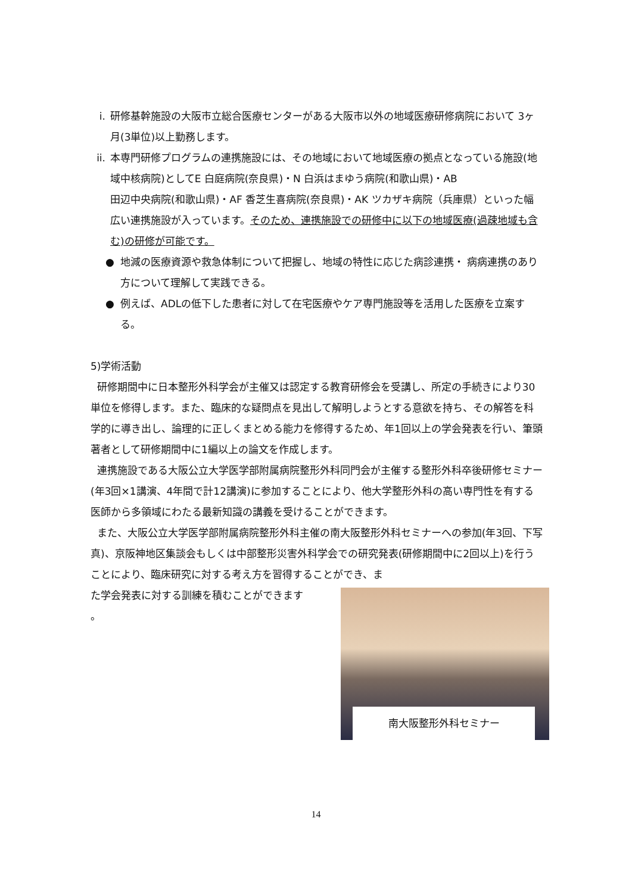i. 研修基幹施設の大阪市立総合医療センターがある大阪市以外の地域医療研修病院において 3ヶ月(3単位)以上勤務します。
ii. 本専門研修プログラムの連携施設には、その地域において地域医療の拠点となっている施設(地域中核病院)としてE 白庭病院(奈良県)・N 白浜はまゆう病院(和歌山県)・AB
田辺中央病院(和歌山県)・AF 香芝生喜病院(奈良県)・AK ツカザキ病院（兵庫県）といった幅広い連携施設が入っています。そのため、連携施設での研修中に以下の地域医療(過疎地域も含む)の研修が可能です。
● 地減の医療資源や救急体制について把握し、地域の特性に応じた病診連携・ 病病連携のあり方について理解して実践できる。
● 例えば、ADLの低下した患者に対して在宅医療やケア専門施設等を活用した医療を立案する。
5)学術活動
研修期間中に日本整形外科学会が主催又は認定する教育研修会を受講し、所定の手続きにより30単位を修得します。また、臨床的な疑問点を見出して解明しようとする意欲を持ち、その解答を科学的に導き出し、論理的に正しくまとめる能力を修得するため、年1回以上の学会発表を行い、筆頭著者として研修期間中に1編以上の論文を作成します。
連携施設である大阪公立大学医学部附属病院整形外科同門会が主催する整形外科卒後研修セミナー(年3回×1講演、4年間で計12講演)に参加することにより、他大学整形外科の高い専門性を有する医師から多領域にわたる最新知識の講義を受けることができます。
また、大阪公立大学医学部附属病院整形外科主催の南大阪整形外科セミナーへの参加(年3回、下写真)、京阪神地区集談会もしくは中部整形災害外科学会での研究発表(研修期間中に2回以上)を行うことにより、臨床研究に対する考え方を習得することができ、ま
南大阪整形外科セミナー
た学会発表に対する訓練を積むことができます
。
14